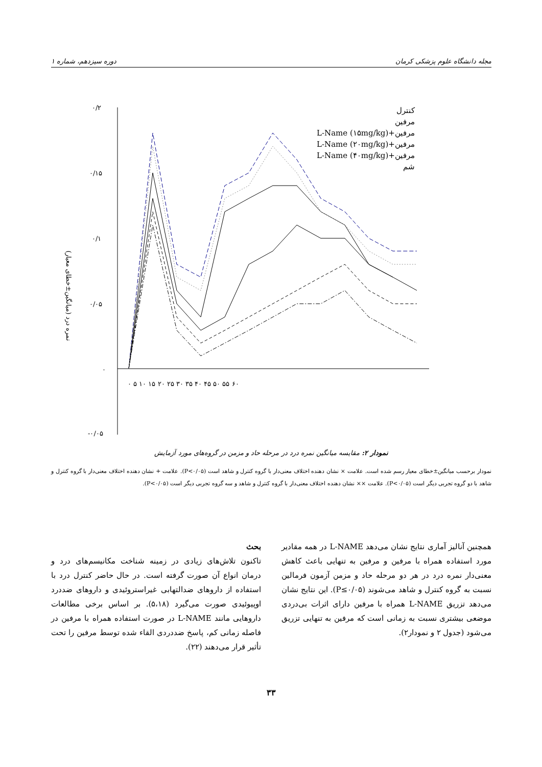دوره سیزدهم، شماره ۱ مجله دانشگاه علوم پزشکی کرمان
۰/۲
۰/۱۵
۰/۱
۰/۰۵
۰
-۰/۰۵
۰ ۵ ۱۰ ۱۵ ۲۰ ۲۵ ۳۰ ۳۵ ۴۰ ۴۵ ۵۰ ۵۵ ۶۰
نمره درد (میانگین±خطای معیار)
کنترل
مرفین
مرفین+L-Name (۱۵mg/kg)
مرفین+L-Name (۲۰mg/kg)
مرفین+L-Name (۴۰mg/kg)
شم
نمودار ۲: مقایسه میانگین نمره درد در مرحله حاد و مزمن در گروه‌های مورد آزمایش
نمودار برحسب میانگین±خطای معیار رسم شده است. علامت × نشان دهنده اختلاف معنی‌دار با گروه کنترل و شاهد است (P<۰/۰۵). علامت + نشان دهنده اختلاف معنی‌دار با گروه کنترل و شاهد با دو گروه تجربی دیگر است (P<۰/۰۵). علامت ×× نشان دهنده اختلاف معنی‌دار با گروه کنترل و شاهد و سه گروه تجربی دیگر است (P<۰/۰۵).
همچنین آنالیز آماری نتایج نشان می‌دهد L-NAME در همه مقادیر مورد استفاده همراه با مرفین و مرفین به تنهایی باعث کاهش معنی‌دار نمره درد در هر دو مرحله حاد و مزمن آزمون فرمالین نسبت به گروه کنترل و شاهد می‌شوند (P≤۰/۰۵). این نتایج نشان می‌دهد تزریق L-NAME همراه با مرفین دارای اثرات بی‌دردی موضعی بیشتری نسبت به زمانی است که مرفین به تنهایی تزریق می‌شود (جدول ۲ و نمودار۲).
بحث
تاکنون تلاش‌های زیادی در زمینه شناخت مکانیسم‌های درد و درمان انواع آن صورت گرفته است. در حال حاضر کنترل درد با استفاده از داروهای ضدالتهابی غیراستروئیدی و داروهای ضددرد اوپیوئیدی صورت می‌گیرد (۵،۱۸). بر اساس برخی مطالعات داروهایی مانند L-NAME در صورت استفاده همراه با مرفین در فاصله زمانی کم، پاسخ ضددردی القاء شده توسط مرفین را تحت تأثیر قرار می‌دهند (۲۲).
۳۳